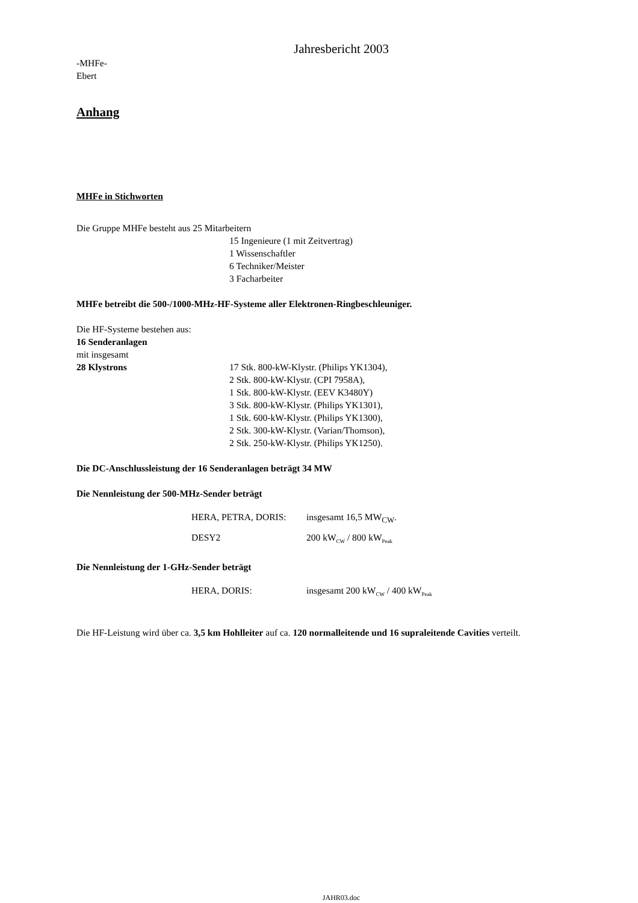Jahresbericht 2003
-MHFe-
Ebert
Anhang
MHFe in Stichworten
Die Gruppe MHFe besteht aus 25 Mitarbeitern
15 Ingenieure (1 mit Zeitvertrag)
1 Wissenschaftler
6 Techniker/Meister
3 Facharbeiter
MHFe betreibt die 500-/1000-MHz-HF-Systeme aller Elektronen-Ringbeschleuniger.
Die HF-Systeme bestehen aus:
16 Senderanlagen
mit insgesamt
28 Klystrons 17 Stk. 800-kW-Klystr. (Philips YK1304),
2 Stk. 800-kW-Klystr. (CPI 7958A),
1 Stk. 800-kW-Klystr. (EEV K3480Y)
3 Stk. 800-kW-Klystr. (Philips YK1301),
1 Stk. 600-kW-Klystr. (Philips YK1300),
2 Stk. 300-kW-Klystr. (Varian/Thomson),
2 Stk. 250-kW-Klystr. (Philips YK1250).
Die DC-Anschlussleistung der 16 Senderanlagen beträgt 34 MW
Die Nennleistung der 500-MHz-Sender beträgt
HERA, PETRA, DORIS: insgesamt 16,5 MW<sub>CW</sub>.
DESY2 200 kWCW / 800 kWPeak
Die Nennleistung der 1-GHz-Sender beträgt
HERA, DORIS: insgesamt 200 kWCW / 400 kWPeak
Die HF-Leistung wird über ca. 3,5 km Hohlleiter auf ca. 120 normalleitende und 16 supraleitende Cavities verteilt.
JAHR03.doc